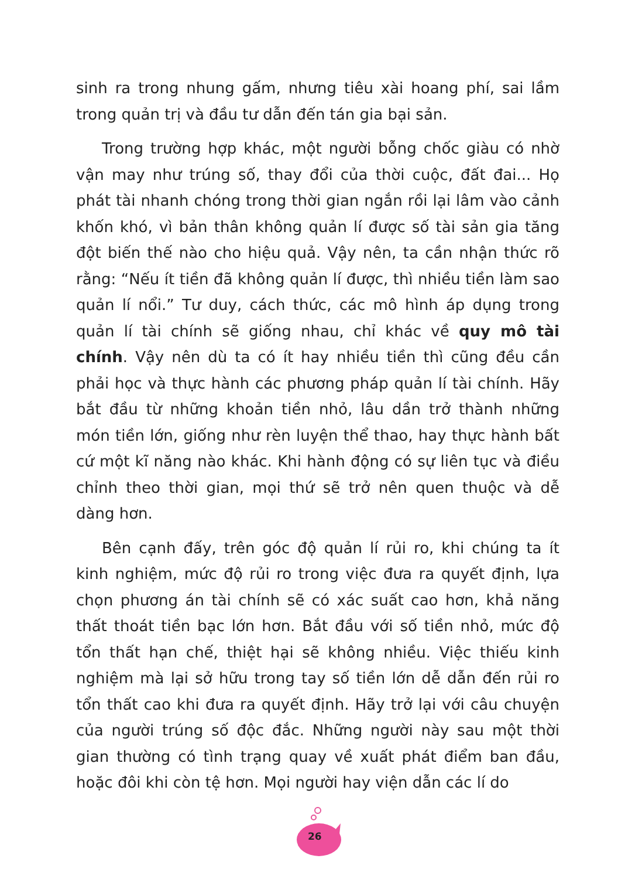sinh ra trong nhung gấm, nhưng tiêu xài hoang phí, sai lầm trong quản trị và đầu tư dẫn đến tán gia bại sản.
Trong trường hợp khác, một người bỗng chốc giàu có nhờ vận may như trúng số, thay đổi của thời cuộc, đất đai... Họ phát tài nhanh chóng trong thời gian ngắn rồi lại lâm vào cảnh khốn khó, vì bản thân không quản lí được số tài sản gia tăng đột biến thế nào cho hiệu quả. Vậy nên, ta cần nhận thức rõ rằng: “Nếu ít tiền đã không quản lí được, thì nhiều tiền làm sao quản lí nổi.” Tư duy, cách thức, các mô hình áp dụng trong quản lí tài chính sẽ giống nhau, chỉ khác về quy mô tài chính. Vậy nên dù ta có ít hay nhiều tiền thì cũng đều cần phải học và thực hành các phương pháp quản lí tài chính. Hãy bắt đầu từ những khoản tiền nhỏ, lâu dần trở thành những món tiền lớn, giống như rèn luyện thể thao, hay thực hành bất cứ một kĩ năng nào khác. Khi hành động có sự liên tục và điều chỉnh theo thời gian, mọi thứ sẽ trở nên quen thuộc và dễ dàng hơn.
Bên cạnh đấy, trên góc độ quản lí rủi ro, khi chúng ta ít kinh nghiệm, mức độ rủi ro trong việc đưa ra quyết định, lựa chọn phương án tài chính sẽ có xác suất cao hơn, khả năng thất thoát tiền bạc lớn hơn. Bắt đầu với số tiền nhỏ, mức độ tổn thất hạn chế, thiệt hại sẽ không nhiều. Việc thiếu kinh nghiệm mà lại sở hữu trong tay số tiền lớn dễ dẫn đến rủi ro tổn thất cao khi đưa ra quyết định. Hãy trở lại với câu chuyện của người trúng số độc đắc. Những người này sau một thời gian thường có tình trạng quay về xuất phát điểm ban đầu, hoặc đôi khi còn tệ hơn. Mọi người hay viện dẫn các lí do
26